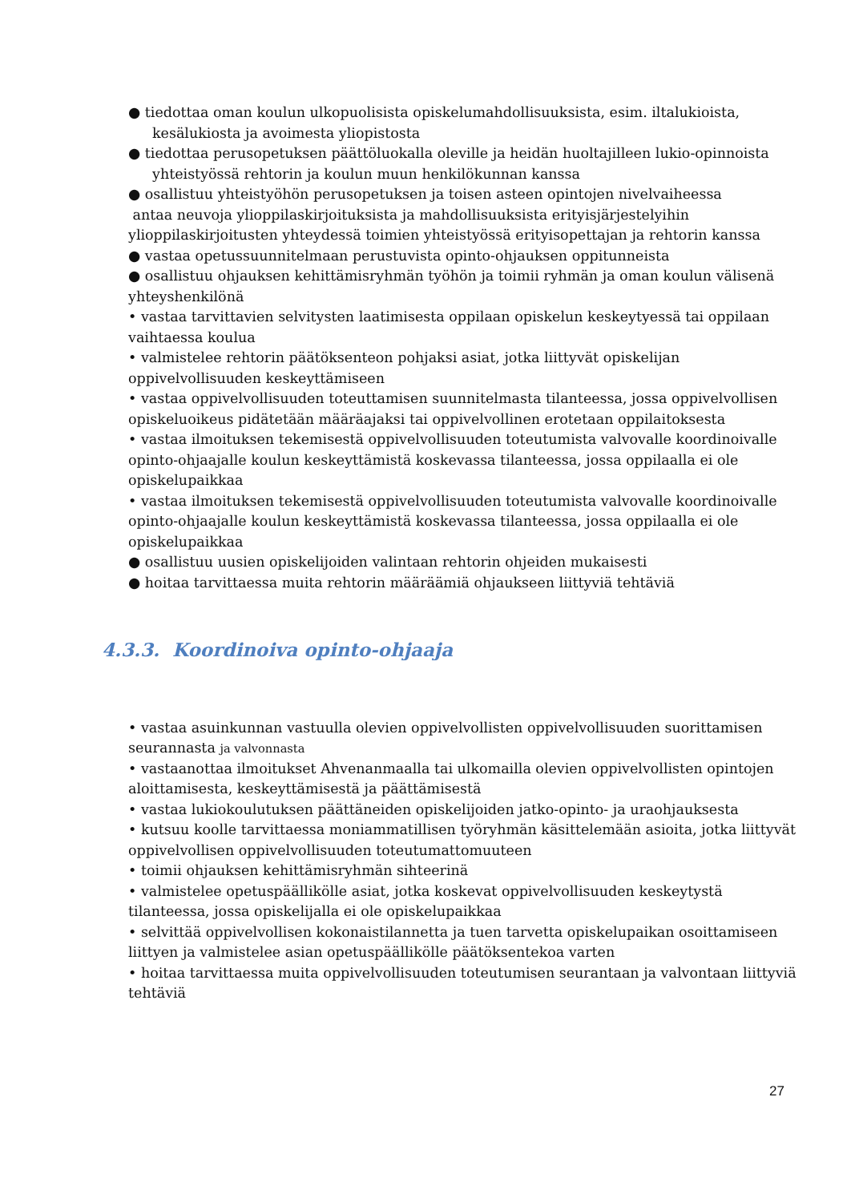● tiedottaa oman koulun ulkopuolisista opiskelumahdollisuuksista, esim. iltalukioista,
kesälukiosta ja avoimesta yliopistosta
● tiedottaa perusopetuksen päättöluokalla oleville ja heidän huoltajilleen lukio-opinnoista
yhteistyössä rehtorin ja koulun muun henkilökunnan kanssa
● osallistuu yhteistyöhön perusopetuksen ja toisen asteen opintojen nivelvaiheessa
antaa neuvoja ylioppilaskirjoituksista ja mahdollisuuksista erityisjärjestelyihin ylioppilaskirjoitusten yhteydessä toimien yhteistyössä erityisopettajan ja rehtorin kanssa
● vastaa opetussuunnitelmaan perustuvista opinto-ohjauksen oppitunneista
● osallistuu ohjauksen kehittämisryhmän työhön ja toimii ryhmän ja oman koulun välisenä yhteyshenkilönä
• vastaa tarvittavien selvitysten laatimisesta oppilaan opiskelun keskeytyessä tai oppilaan vaihtaessa koulua
• valmistelee rehtorin päätöksenteon pohjaksi asiat, jotka liittyvät opiskelijan oppivelvollisuuden keskeyttämiseen
• vastaa oppivelvollisuuden toteuttamisen suunnitelmasta tilanteessa, jossa oppivelvollisen opiskeluoikeus pidätetään määräajaksi tai oppivelvollinen erotetaan oppilaitoksesta
• vastaa ilmoituksen tekemisestä oppivelvollisuuden toteutumista valvovalle koordinoivalle opinto-ohjaajalle koulun keskeyttämistä koskevassa tilanteessa, jossa oppilaalla ei ole opiskelupaikkaa
• vastaa ilmoituksen tekemisestä oppivelvollisuuden toteutumista valvovalle koordinoivalle opinto-ohjaajalle koulun keskeyttämistä koskevassa tilanteessa, jossa oppilaalla ei ole opiskelupaikkaa
● osallistuu uusien opiskelijoiden valintaan rehtorin ohjeiden mukaisesti
● hoitaa tarvittaessa muita rehtorin määräämiä ohjaukseen liittyviä tehtäviä
4.3.3. Koordinoiva opinto-ohjaaja
• vastaa asuinkunnan vastuulla olevien oppivelvollisten oppivelvollisuuden suorittamisen seurannasta ja valvonnasta
• vastaanottaa ilmoitukset Ahvenanmaalla tai ulkomailla olevien oppivelvollisten opintojen aloittamisesta, keskeyttämisestä ja päättämisestä
• vastaa lukiokoulutuksen päättäneiden opiskelijoiden jatko-opinto- ja uraohjauksesta
• kutsuu koolle tarvittaessa moniammatillisen työryhmän käsittelemään asioita, jotka liittyvät oppivelvollisen oppivelvollisuuden toteutumattomuuteen
• toimii ohjauksen kehittämisryhmän sihteerinä
• valmistelee opetuspäällikölle asiat, jotka koskevat oppivelvollisuuden keskeytystä tilanteessa, jossa opiskelijalla ei ole opiskelupaikkaa
• selvittää oppivelvollisen kokonaistilannetta ja tuen tarvetta opiskelupaikan osoittamiseen liittyen ja valmistelee asian opetuspäällikölle päätöksentekoa varten
• hoitaa tarvittaessa muita oppivelvollisuuden toteutumisen seurantaan ja valvontaan liittyviä tehtäviä
27